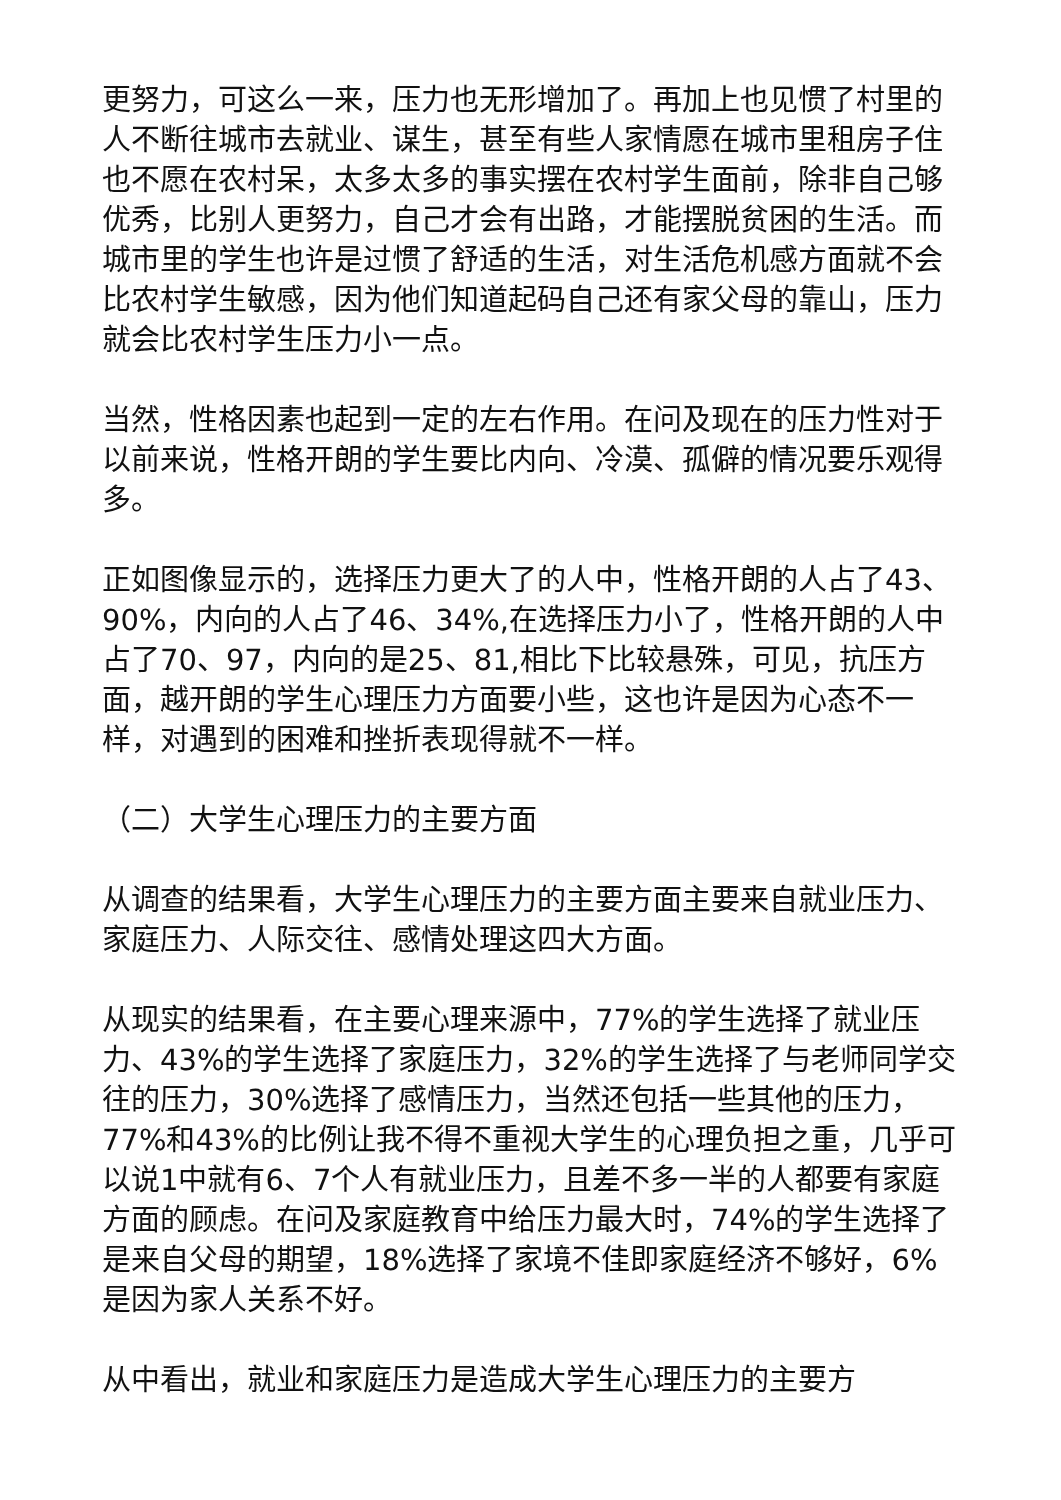更努力，可这么一来，压力也无形增加了。再加上也见惯了村里的人不断往城市去就业、谋生，甚至有些人家情愿在城市里租房子住也不愿在农村呆，太多太多的事实摆在农村学生面前，除非自己够优秀，比别人更努力，自己才会有出路，才能摆脱贫困的生活。而城市里的学生也许是过惯了舒适的生活，对生活危机感方面就不会比农村学生敏感，因为他们知道起码自己还有家父母的靠山，压力就会比农村学生压力小一点。
当然，性格因素也起到一定的左右作用。在问及现在的压力性对于以前来说，性格开朗的学生要比内向、冷漠、孤僻的情况要乐观得多。
正如图像显示的，选择压力更大了的人中，性格开朗的人占了43、90%，内向的人占了46、34%,在选择压力小了，性格开朗的人中占了70、97，内向的是25、81,相比下比较悬殊，可见，抗压方面，越开朗的学生心理压力方面要小些，这也许是因为心态不一样，对遇到的困难和挫折表现得就不一样。
（二）大学生心理压力的主要方面
从调查的结果看，大学生心理压力的主要方面主要来自就业压力、家庭压力、人际交往、感情处理这四大方面。
从现实的结果看，在主要心理来源中，77%的学生选择了就业压力、43%的学生选择了家庭压力，32%的学生选择了与老师同学交往的压力，30%选择了感情压力，当然还包括一些其他的压力，77%和43%的比例让我不得不重视大学生的心理负担之重，几乎可以说1中就有6、7个人有就业压力，且差不多一半的人都要有家庭方面的顾虑。在问及家庭教育中给压力最大时，74%的学生选择了是来自父母的期望，18%选择了家境不佳即家庭经济不够好，6%是因为家人关系不好。
从中看出，就业和家庭压力是造成大学生心理压力的主要方